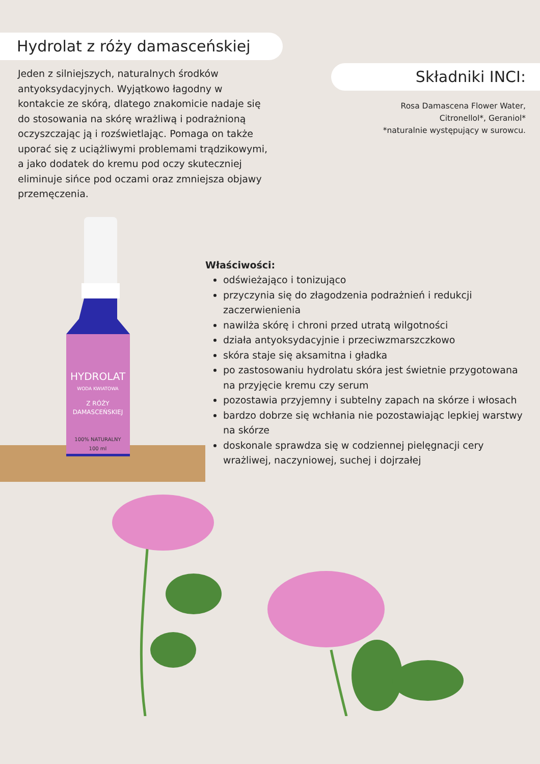Hydrolat z róży damasceńskiej
Jeden z silniejszych, naturalnych środków antyoksydacyjnych. Wyjątkowo łagodny w kontakcie ze skórą, dlatego znakomicie nadaje się do stosowania na skórę wrażliwą i podrażnioną oczyszczając ją i rozświetlając. Pomaga on także uporać się z uciążliwymi problemami trądzikowymi, a jako dodatek do kremu pod oczy skuteczniej eliminuje sińce pod oczami oraz zmniejsza objawy przemęczenia.
Składniki INCI:
Rosa Damascena Flower Water,
Citronellol*, Geraniol*
*naturalnie występujący w surowcu.
HYDROLAT
WODA KWIATOWA
Z RÓŻY
DAMASCEŃSKIEJ
100% NATURALNY
100 ml
Właściwości:
odświeżająco i tonizująco
przyczynia się do złagodzenia podrażnień i redukcji zaczerwienienia
nawilża skórę i chroni przed utratą wilgotności
działa antyoksydacyjnie i przeciwzmarszczkowo
skóra staje się aksamitna i gładka
po zastosowaniu hydrolatu skóra jest świetnie przygotowana na przyjęcie kremu czy serum
pozostawia przyjemny i subtelny zapach na skórze i włosach
bardzo dobrze się wchłania nie pozostawiając lepkiej warstwy na skórze
doskonale sprawdza się w codziennej pielęgnacji cery wrażliwej, naczyniowej, suchej i dojrzałej